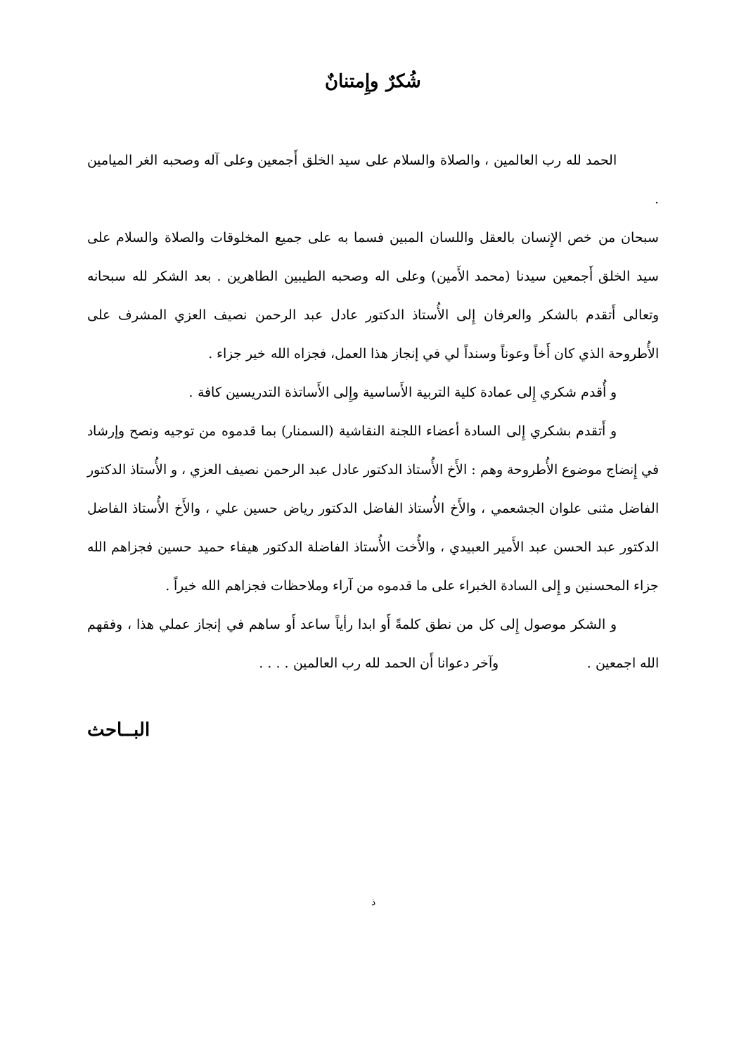شُكرٌ وإِمتنانٌ
الحمد لله رب العالمين ، والصلاة والسلام على سيد الخلق أَجمعين وعلى آله وصحبه الغر الميامين .
سبحان من خص الإِنسان بالعقل واللسان المبين فسما به على جميع المخلوقات والصلاة والسلام على سيد الخلق أَجمعين سيدنا (محمد الأَمين) وعلى اله وصحبه الطيبين الطاهرين . بعد الشكر لله سبحانه وتعالى أَتقدم بالشكر والعرفان إِلى الأُستاذ الدكتور عادل عبد الرحمن نصيف العزي المشرف على الأُطروحة الذي كان أَخاً وعوناً وسنداً لي في إنجاز هذا العمل، فجزاه الله خير جزاء .
و أُقدم شكري إِلى عمادة كلية التربية الأَساسية وإِلى الأَساتذة التدريسين كافة .
و أَتقدم بشكري إِلى السادة أعضاء اللجنة النقاشية (السمنار) بما قدموه من توجيه ونصح وإرشاد في إِنضاج موضوع الأُطروحة وهم : الأَخ الأُستاذ الدكتور عادل عبد الرحمن نصيف العزي ، و الأُستاذ الدكتور الفاضل مثنى علوان الجشعمي ، والأَخ الأُستاذ الفاضل الدكتور رياض حسين علي ، والأَخ الأُستاذ الفاضل الدكتور عبد الحسن عبد الأَمير العبيدي ، والأُخت الأُستاذ الفاضلة الدكتور هيفاء حميد حسين فجزاهم الله جزاء المحسنين و إِلى السادة الخبراء على ما قدموه من آراء وملاحظات فجزاهم الله خيراً .
و الشكر موصول إِلى كل من نطق كلمةً أَو ابدا رأياً ساعد أَو ساهم في إنجاز عملي هذا ، وفقهم الله اجمعين . وآخر دعوانا أَن الحمد لله رب العالمين . . . .
البــاحث
ذ